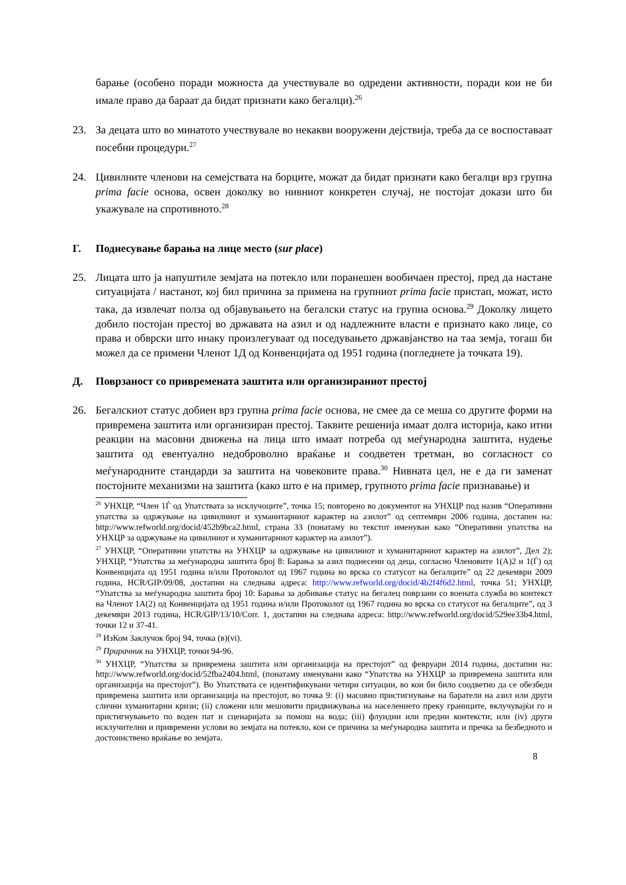барање (особено поради можноста да учествувале во одредени активности, поради кои не би имале право да бараат да бидат признати како бегалци).<sup>26</sup>
23. За децата што во минатото учествувале во некакви вооружени дејствија, треба да се воспоставаат посебни процедури.<sup>27</sup>
24. Цивилните членови на семејствата на борците, можат да бидат признати како бегалци врз групна prima facie основа, освен доколку во нивниот конкретен случај, не постојат докази што би укажувале на спротивното.<sup>28</sup>
Г. Поднесување барања на лице место (sur place)
25. Лицата што ја напуштиле земјата на потекло или поранешен вообичаен престој, пред да настане ситуацијата / настанот, кој бил причина за примена на групниот prima facie пристап, можат, исто така, да извлечат полза од објавувањето на бегалски статус на групна основа.<sup>29</sup> Доколку лицето добило постојан престој во државата на азил и од надлежните власти е признато како лице, со права и обврски што инаку произлегуваат од поседувањето државјанство на таа земја, тогаш би можел да се примени Членот 1Д од Конвенцијата од 1951 година (погледнете ја точката 19).
Д. Поврзаност со привремената заштита или организираниот престој
26. Бегалскиот статус добиен врз групна prima facie основа, не смее да се меша со другите форми на привремена заштита или организиран престој. Таквите решенија имаат долга историја, како итни реакции на масовни движења на лица што имаат потреба од меѓународна заштита, нудење заштита од евентуално недоброволно враќање и соодветен третман, во согласност со меѓународните стандарди за заштита на човековите права.<sup>30</sup> Нивната цел, не е да ги заменат постојните механизми на заштита (како што е на пример, групното prima facie признавање) и
<sup>26</sup> УНХЦР, “Член 1Ѓ од Упатствата за исклучоците”, точка 15; повторено во документот на УНХЦР под назив “Оперативни упатства за одржување на цивилниот и хуманитарниот карактер на азилот” од септември 2006 година, достапен на: http://www.refworld.org/docid/452b9bca2.html, страна 33 (понатаму во текстот именуван како “Оперативни упатства на УНХЦР за одржување на цивилниот и хуманитарниот карактер на азилот”).
<sup>27</sup> УНХЦР, “Оперативни упатства на УНХЦР за одржување на цивилниот и хуманитарниот карактер на азилот”, Дел 2); УНХЦР, “Упатства за меѓународна заштита број 8: Барања за азил поднесени од деца, согласно Членовите 1(А)2 и 1(Ѓ) од Конвенцијата од 1951 година и/или Протоколот од 1967 година во врска со статусот на бегалците” од 22 декември 2009 година, HCR/GIP/09/08, достапни на следнава адреса: http://www.refworld.org/docid/4b2f4f6d2.html, точка 51; УНХЦР, “Упатства за меѓународна заштита број 10: Барања за добивање статус на бегалец поврзани со воената служба во контекст на Членот 1А(2) од Конвенцијата од 1951 година и/или Протоколот од 1967 година во врска со статусот на бегалците”, од 3 декември 2013 година, HCR/GIP/13/10/Corr. 1, достапни на следнава адреса: http://www.refworld.org/docid/529ee33b4.html, точки 12 и 37-41.
<sup>28</sup> ИзКом Заклучок број 94, точка (в)(vi).
<sup>29</sup> Прирачник на УНХЦР, точки 94-96.
<sup>30</sup> УНХЦР, “Упатства за привремена заштита или организација на престојот” од февруари 2014 година, достапни на: http://www.refworld.org/docid/52fba2404.html, (понатаму именувани како “Упатства на УНХЦР за привремена заштита или организација на престојот”). Во Упатствата се идентификувани четири ситуации, во кои би било соодветно да се обезбеди привремена заштита или организација на престојот, во точка 9: (i) масовно пристигнување на баратели на азил или други слични хуманитарни кризи; (ii) сложени или мешовити придвижувања на населението преку границите, вклучувајќи го и пристигнувањето по воден пат и сценаријата за помош на вода; (iii) флуидни или предни контексти; или (iv) други исклучителни и привремени услови во земјата на потекло, кои се причина за меѓународна заштита и пречка за безбедното и достоинствено враќање во земјата.
8